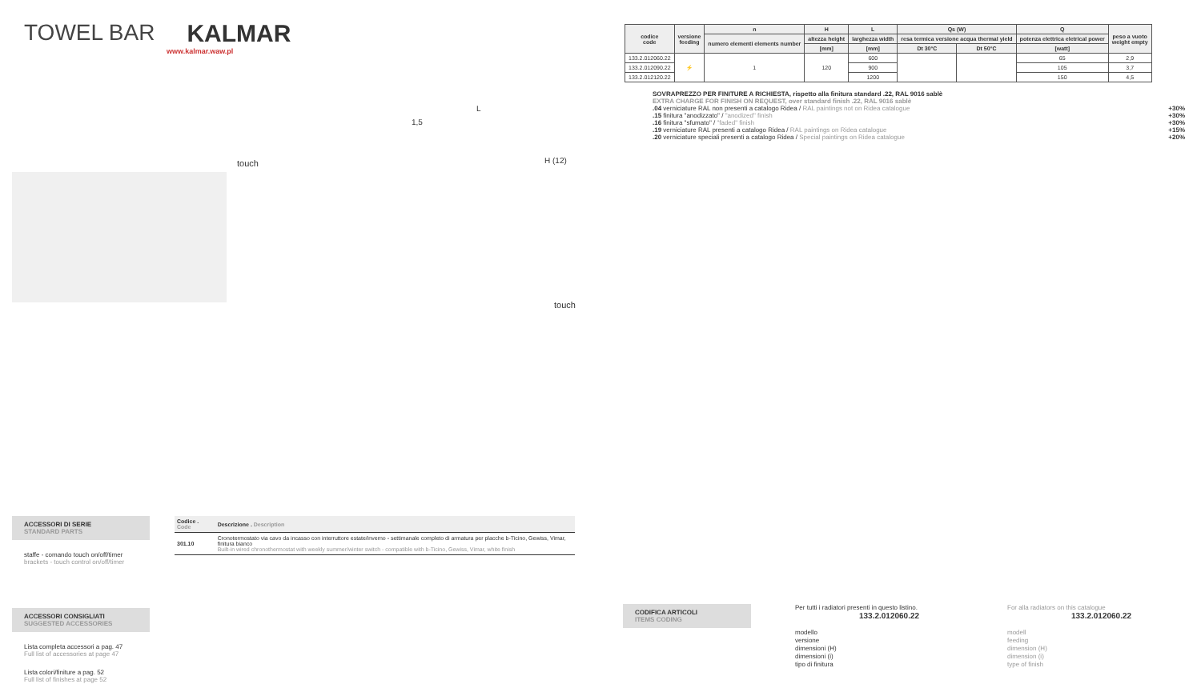TOWEL BAR KALMAR
www.kalmar.waw.pl
touch
1,5
L
H (12)
touch
| codice code | versione feeding | n | H | L | Qs (W) | | Q | peso a vuoto weight empty |
| --- | --- | --- | --- | --- | --- | --- | --- | --- |
| | | numero elementi elements number | altezza height | larghezza width | resa termica versione acqua thermal yield | | potenza elettrica eletrical power | |
| | | | [mm] | [mm] | Dt 30°C | Dt 50°C | [watt] | |
| 133.2.012060.22 | ⚡ | 1 | 120 | 600 | | | 65 | 2,9 |
| 133.2.012090.22 | | | | 900 | | | 105 | 3,7 |
| 133.2.012120.22 | | | | 1200 | | | 150 | 4,5 |
SOVRAPREZZO PER FINITURE A RICHIESTA, rispetto alla finitura standard .22, RAL 9016 sablè
EXTRA CHARGE FOR FINISH ON REQUEST, over standard finish .22, RAL 9016 sablè
.04 verniciature RAL non presenti a catalogo Ridea / RAL paintings not on Ridea catalogue +30%
.15 finitura "anodizzato" / "anodized" finish +30%
.16 finitura "sfumato" / "faded" finish +30%
.19 verniciature RAL presenti a catalogo Ridea / RAL paintings on Ridea catalogue +15%
.20 verniciature speciali presenti a catalogo Ridea / Special paintings on Ridea catalogue +20%
ACCESSORI DI SERIE
STANDARD PARTS
staffe - comando touch on/off/timer
brackets - touch control on/off/timer
| Codice . Code | Descrizione . Description |
| --- | --- |
| 301.10 | Cronotermostato via cavo da incasso con interruttore estate/inverno - settimanale completo di armatura per placche b-Ticino, Gewiss, Vimar, finitura bianco Built-in wired chronothermostat with weekly summer/winter switch - compatible with b-Ticino, Gewiss, Vimar, white finish |
ACCESSORI CONSIGLIATI
SUGGESTED ACCESSORIES
Lista completa accessori a pag. 47
Full list of accessories at page 47
Lista colori/finiture a pag. 52
Full list of finishes at page 52
CODIFICA ARTICOLI
ITEMS CODING
Per tutti i radiatori presenti in questo listino.
133.2.012060.22
modello
versione
dimensioni (H)
dimensioni (i)
tipo di finitura
For alla radiators on this catalogue
133.2.012060.22
modell
feeding
dimension (H)
dimension (i)
type of finish